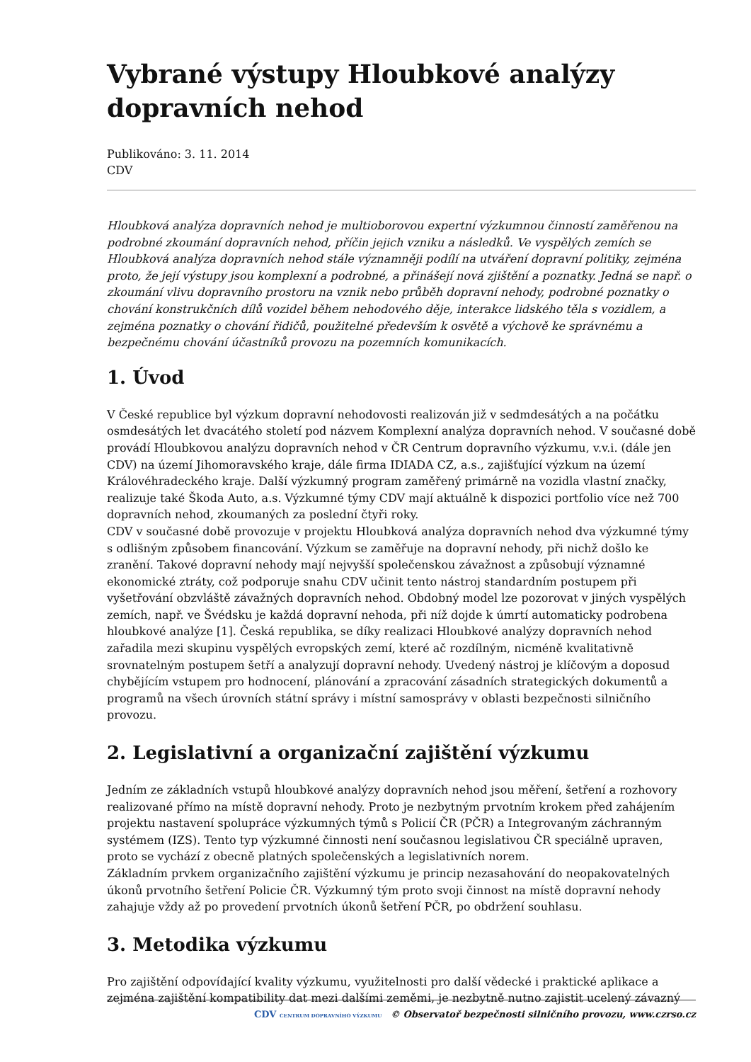Vybrané výstupy Hloubkové analýzy dopravních nehod
Publikováno: 3. 11. 2014
CDV
Hloubková analýza dopravních nehod je multioborovou expertní výzkumnou činností zaměřenou na podrobné zkoumání dopravních nehod, příčin jejich vzniku a následků. Ve vyspělých zemích se Hloubková analýza dopravních nehod stále významněji podílí na utváření dopravní politiky, zejména proto, že její výstupy jsou komplexní a podrobné, a přinášejí nová zjištění a poznatky. Jedná se např. o zkoumání vlivu dopravního prostoru na vznik nebo průběh dopravní nehody, podrobné poznatky o chování konstrukčních dílů vozidel během nehodového děje, interakce lidského těla s vozidlem, a zejména poznatky o chování řidičů, použitelné především k osvětě a výchově ke správnému a bezpečnému chování účastníků provozu na pozemních komunikacích.
1. Úvod
V České republice byl výzkum dopravní nehodovosti realizován již v sedmdesátých a na počátku osmdesátých let dvacátého století pod názvem Komplexní analýza dopravních nehod. V současné době provádí Hloubkovou analýzu dopravních nehod v ČR Centrum dopravního výzkumu, v.v.i. (dále jen CDV) na území Jihomoravského kraje, dále firma IDIADA CZ, a.s., zajišťující výzkum na území Královéhradeckého kraje. Další výzkumný program zaměřený primárně na vozidla vlastní značky, realizuje také Škoda Auto, a.s. Výzkumné týmy CDV mají aktuálně k dispozici portfolio více než 700 dopravních nehod, zkoumaných za poslední čtyři roky.
CDV v současné době provozuje v projektu Hloubková analýza dopravních nehod dva výzkumné týmy s odlišným způsobem financování. Výzkum se zaměřuje na dopravní nehody, při nichž došlo ke zranění. Takové dopravní nehody mají nejvyšší společenskou závažnost a způsobují významné ekonomické ztráty, což podporuje snahu CDV učinit tento nástroj standardním postupem při vyšetřování obzvláště závažných dopravních nehod. Obdobný model lze pozorovat v jiných vyspělých zemích, např. ve Švédsku je každá dopravní nehoda, při níž dojde k úmrtí automaticky podrobena hloubkové analýze [1]. Česká republika, se díky realizaci Hloubkové analýzy dopravních nehod zařadila mezi skupinu vyspělých evropských zemí, které ač rozdílným, nicméně kvalitativně srovnatelným postupem šetří a analyzují dopravní nehody. Uvedený nástroj je klíčovým a doposud chybějícím vstupem pro hodnocení, plánování a zpracování zásadních strategických dokumentů a programů na všech úrovních státní správy i místní samosprávy v oblasti bezpečnosti silničního provozu.
2. Legislativní a organizační zajištění výzkumu
Jedním ze základních vstupů hloubkové analýzy dopravních nehod jsou měření, šetření a rozhovory realizované přímo na místě dopravní nehody. Proto je nezbytným prvotním krokem před zahájením projektu nastavení spolupráce výzkumných týmů s Policií ČR (PČR) a Integrovaným záchranným systémem (IZS). Tento typ výzkumné činnosti není současnou legislativou ČR speciálně upraven, proto se vychází z obecně platných společenských a legislativních norem.
Základním prvkem organizačního zajištění výzkumu je princip nezasahování do neopakovatelných úkonů prvotního šetření Policie ČR. Výzkumný tým proto svoji činnost na místě dopravní nehody zahajuje vždy až po provedení prvotních úkonů šetření PČR, po obdržení souhlasu.
3. Metodika výzkumu
Pro zajištění odpovídající kvality výzkumu, využitelnosti pro další vědecké i praktické aplikace a zejména zajištění kompatibility dat mezi dalšími zeměmi, je nezbytně nutno zajistit ucelený závazný
CDV CENTRUM DOPRAVNÍHO VÝZKUMU © Observatoř bezpečnosti silničního provozu, www.czrso.cz